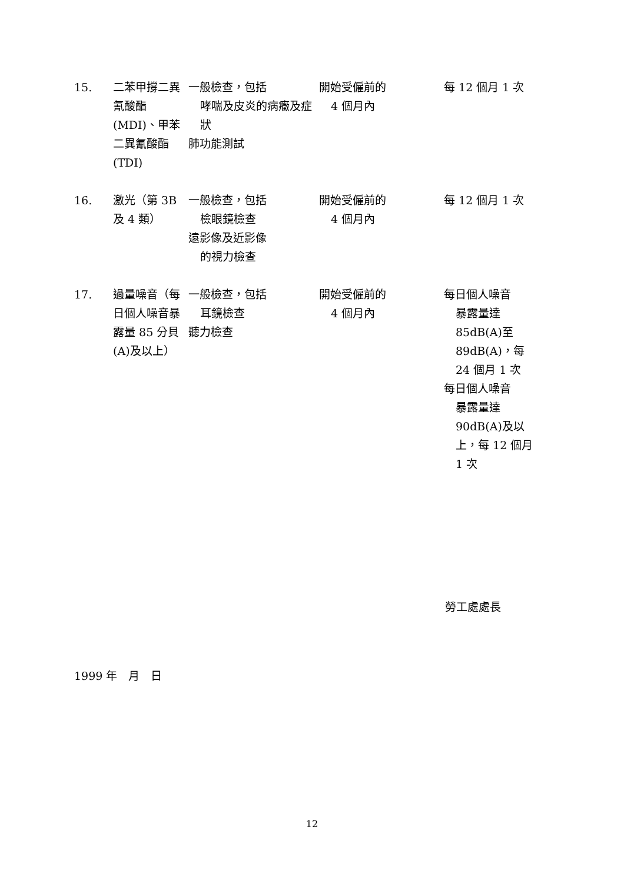| 15. | 二苯甲撐二異氰酸酯(MDI)、甲苯二異氰酸酯(TDI) | 一般檢查，包括 哮喘及皮炎的病癥及症狀 肺功能測試 | 開始受僱前的 4 個月內 | 每 12 個月 1 次 |
| 16. | 激光（第 3B 及 4 類） | 一般檢查，包括 檢眼鏡檢查 遠影像及近影像 的視力檢查 | 開始受僱前的 4 個月內 | 每 12 個月 1 次 |
| 17. | 過量噪音（每日個人噪音暴露量 85 分貝(A)及以上） | 一般檢查，包括 耳鏡檢查 聽力檢查 | 開始受僱前的 4 個月內 | 每日個人噪音 暴露量達 85dB(A)至 89dB(A)，每 24 個月 1 次 每日個人噪音 暴露量達 90dB(A)及以上，每 12 個月 1 次 |
勞工處處長
1999 年　月　日
12